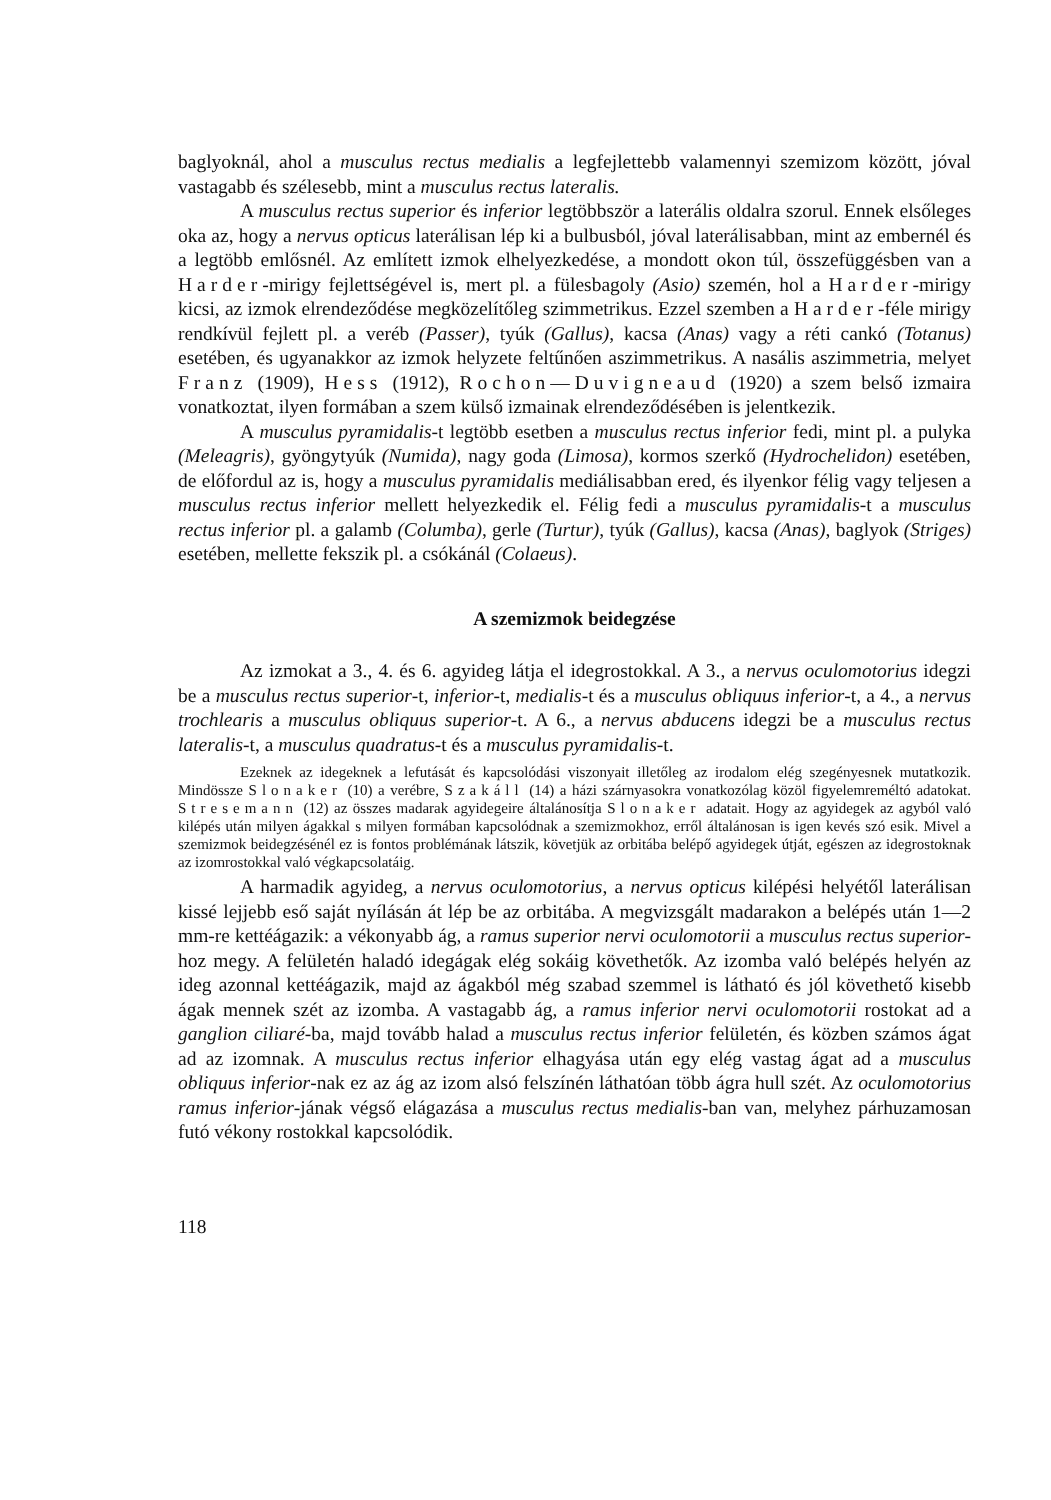baglyoknál, ahol a musculus rectus medialis a legfejlettebb valamennyi szemizom között, jóval vastagabb és szélesebb, mint a musculus rectus lateralis.
A musculus rectus superior és inferior legtöbbször a laterális oldalra szorul. Ennek elsőleges oka az, hogy a nervus opticus laterálisan lép ki a bulbusból, jóval laterálisabban, mint az embernél és a legtöbb emlősnél. Az említett izmok elhelyezkedése, a mondott okon túl, összefüggésben van a Harder-mirigy fejlettségével is, mert pl. a fülesbagoly (Asio) szemén, hol a Harder-mirigy kicsi, az izmok elrendeződése megközelítőleg szimmetrikus. Ezzel szemben a Harder-féle mirigy rendkívül fejlett pl. a veréb (Passer), tyúk (Gallus), kacsa (Anas) vagy a réti cankó (Totanus) esetében, és ugyanakkor az izmok helyzete feltűnően aszimmetrikus. A nasális aszimmetria, melyet Franz (1909), Hess (1912), Rochon—Duvigneaud (1920) a szem belső izmaira vonatkoztat, ilyen formában a szem külső izmainak elrendeződésében is jelentkezik.
A musculus pyramidalis-t legtöbb esetben a musculus rectus inferior fedi, mint pl. a pulyka (Meleagris), gyöngytyúk (Numida), nagy goda (Limosa), kormos szerkő (Hydrochelidon) esetében, de előfordul az is, hogy a musculus pyramidalis mediálisabban ered, és ilyenkor félig vagy teljesen a musculus rectus inferior mellett helyezkedik el. Félig fedi a musculus pyramidalis-t a musculus rectus inferior pl. a galamb (Columba), gerle (Turtur), tyúk (Gallus), kacsa (Anas), baglyok (Striges) esetében, mellette fekszik pl. a csókánál (Colaeus).
A szemizmok beidegzése
Az izmokat a 3., 4. és 6. agyideg látja el idegrostokkal. A 3., a nervus oculomotorius idegzi be a musculus rectus superior-t, inferior-t, medialis-t és a musculus obliquus inferior-t, a 4., a nervus trochlearis a musculus obliquus superior-t. A 6., a nervus abducens idegzi be a musculus rectus lateralis-t, a musculus quadratus-t és a musculus pyramidalis-t.
Ezeknek az idegeknek a lefutását és kapcsolódási viszonyait illetőleg az irodalom elég szegényesnek mutatkozik. Mindössze Slonaker (10) a verébre, Szakáll (14) a házi szárnyasokra vonatkozólag közöl figyelemreméltó adatokat. Stresemann (12) az összes madarak agyidegeire általánosítja Slonaker adatait. Hogy az agyidegek az agyból való kilépés után milyen ágakkal s milyen formában kapcsolódnak a szemizmokhoz, erről általánosan is igen kevés szó esik. Mivel a szemizmok beidegzésénél ez is fontos problémának látszik, követjük az orbitába belépő agyidegek útját, egészen az idegrostoknak az izomrostokkal való végkapcsolatáig.
A harmadik agyideg, a nervus oculomotorius, a nervus opticus kilépési helyétől laterálisan kissé lejjebb eső saját nyílásán át lép be az orbitába. A megvizsgált madarakon a belépés után 1—2 mm-re kettéágazik: a vékonyabb ág, a ramus superior nervi oculomotorii a musculus rectus superior-hoz megy. A felületén haladó idegágak elég sokáig követhetők. Az izomba való belépés helyén az ideg azonnal kettéágazik, majd az ágakból még szabad szemmel is látható és jól követhető kisebb ágak mennek szét az izomba. A vastagabb ág, a ramus inferior nervi oculomotorii rostokat ad a ganglion ciliaré-ba, majd tovább halad a musculus rectus inferior felületén, és közben számos ágat ad az izomnak. A musculus rectus inferior elhagyása után egy elég vastag ágat ad a musculus obliquus inferior-nak ez az ág az izom alsó felszínén láthatóan több ágra hull szét. Az oculomotorius ramus inferior-jának végső elágazása a musculus rectus medialis-ban van, melyhez párhuzamosan futó vékony rostokkal kapcsolódik.
118